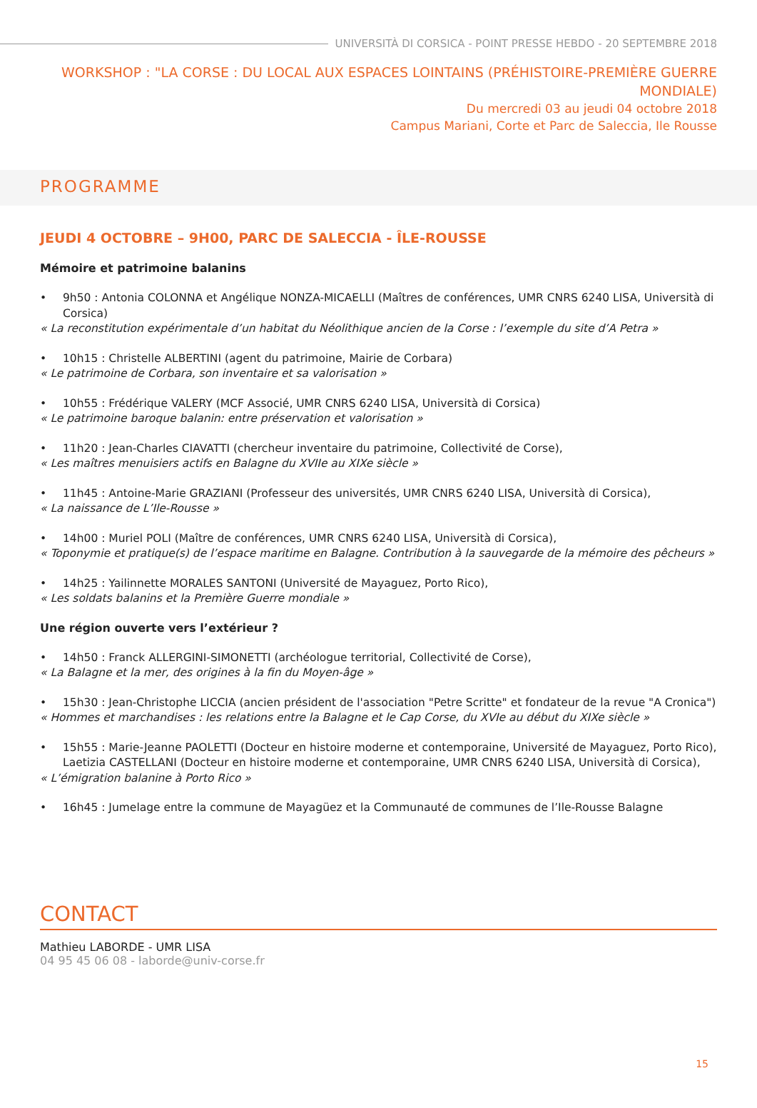UNIVERSITÀ DI CORSICA - POINT PRESSE HEBDO - 20 SEPTEMBRE 2018
WORKSHOP : "LA CORSE : DU LOCAL AUX ESPACES LOINTAINS (PRÉHISTOIRE-PREMIÈRE GUERRE MONDIALE)
Du mercredi 03 au jeudi 04 octobre 2018
Campus Mariani, Corte et Parc de Saleccia, Ile Rousse
PROGRAMME
JEUDI 4 OCTOBRE – 9H00, PARC DE SALECCIA - ÎLE-ROUSSE
Mémoire et patrimoine balanins
• 9h50 : Antonia COLONNA et Angélique NONZA-MICAELLI (Maîtres de conférences, UMR CNRS 6240 LISA, Università di Corsica)
« La reconstitution expérimentale d’un habitat du Néolithique ancien de la Corse : l’exemple du site d’A Petra »
• 10h15 : Christelle ALBERTINI (agent du patrimoine, Mairie de Corbara)
« Le patrimoine de Corbara, son inventaire et sa valorisation »
• 10h55 : Frédérique VALERY (MCF Associé, UMR CNRS 6240 LISA, Università di Corsica)
« Le patrimoine baroque balanin: entre préservation et valorisation »
• 11h20 : Jean-Charles CIAVATTI (chercheur inventaire du patrimoine, Collectivité de Corse),
« Les maîtres menuisiers actifs en Balagne du XVIIe au XIXe siècle »
• 11h45 : Antoine-Marie GRAZIANI (Professeur des universités, UMR CNRS 6240 LISA, Università di Corsica),
« La naissance de L’Ile-Rousse »
• 14h00 : Muriel POLI (Maître de conférences, UMR CNRS 6240 LISA, Università di Corsica),
« Toponymie et pratique(s) de l’espace maritime en Balagne. Contribution à la sauvegarde de la mémoire des pêcheurs »
• 14h25 : Yailinnette MORALES SANTONI (Université de Mayaguez, Porto Rico),
« Les soldats balanins et la Première Guerre mondiale »
Une région ouverte vers l’extérieur ?
• 14h50 : Franck ALLERGINI-SIMONETTI (archéologue territorial, Collectivité de Corse),
« La Balagne et la mer, des origines à la fin du Moyen-âge »
• 15h30 : Jean-Christophe LICCIA (ancien président de l'association "Petre Scritte" et fondateur de la revue "A Cronica")
« Hommes et marchandises : les relations entre la Balagne et le Cap Corse, du XVIe au début du XIXe siècle »
• 15h55 : Marie-Jeanne PAOLETTI (Docteur en histoire moderne et contemporaine, Université de Mayaguez, Porto Rico), Laetizia CASTELLANI (Docteur en histoire moderne et contemporaine, UMR CNRS 6240 LISA, Università di Corsica),
« L’émigration balanine à Porto Rico »
• 16h45 : Jumelage entre la commune de Mayagüez et la Communauté de communes de l’Ile-Rousse Balagne
CONTACT
Mathieu LABORDE - UMR LISA
04 95 45 06 08 - laborde@univ-corse.fr
15